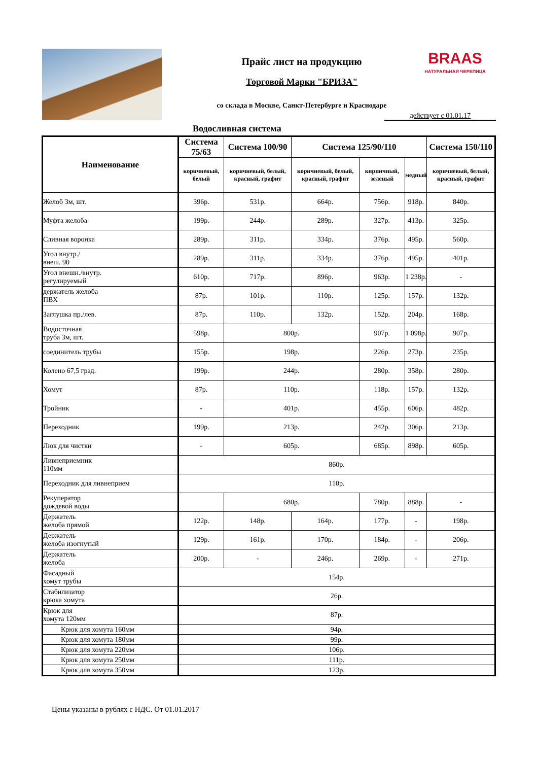Прайс лист на продукцию
Торговой Марки "БРИЗА"
BRAAS
НАТУРАЛЬНАЯ ЧЕРЕПИЦА
со склада в Москве, Санкт-Петербурге и Краснодаре
действует с 01.01.17
Водосливная система
| Наименование | Система 75/63 | Система 100/90 | Система 125/90/110 | | | Система 150/110 |
| --- | --- | --- | --- | --- | --- | --- |
| | коричневый, белый | коричневый, белый, красный, графит | коричневый, белый, красный, графит | кирпичный, зеленый | медный | коричневый, белый, красный, графит |
| Желоб 3м, шт. | 396р. | 531р. | 664р. | 756р. | 918р. | 840р. |
| Муфта желоба | 199р. | 244р. | 289р. | 327р. | 413р. | 325р. |
| Сливная воронка | 289р. | 311р. | 334р. | 376р. | 495р. | 560р. |
| Угол внутр./ внеш. 90 | 289р. | 311р. | 334р. | 376р. | 495р. | 401р. |
| Угол внешн./внутр. регулируемый | 610р. | 717р. | 896р. | 963р. | 1 238р. | - |
| держатель желоба ПВХ | 87р. | 101р. | 110р. | 125р. | 157р. | 132р. |
| Заглушка пр./лев. | 87р. | 110р. | 132р. | 152р. | 204р. | 168р. |
| Водосточная труба 3м, шт. | 598р. | 800р. | | 907р. | 1 098р. | 907р. |
| соединитель трубы | 155р. | 198р. | | 226р. | 273р. | 235р. |
| Колено 67,5 град. | 199р. | 244р. | | 280р. | 358р. | 280р. |
| Хомут | 87р. | 110р. | | 118р. | 157р. | 132р. |
| Тройник | - | 401р. | | 455р. | 606р. | 482р. |
| Переходник | 199р. | 213р. | | 242р. | 306р. | 213р. |
| Люк для чистки | - | 605р. | | 685р. | 898р. | 605р. |
| Ливнеприемник 110мм | 860р. | | | | | |
| Переходник для ливнеприем | 110р. | | | | | |
| Рекуператор дождевой воды | | 680р. | | 780р. | 888р. | - |
| Держатель желоба прямой | 122р. | 148р. | 164р. | 177р. | - | 198р. |
| Держатель желоба изогнутый | 129р. | 161р. | 170р. | 184р. | - | 206р. |
| Держатель желоба | 200р. | - | 246р. | 269р. | - | 271р. |
| Фасадный хомут трубы | 154р. | | | | | |
| Стабилизатор крюка хомута | 26р. | | | | | |
| Крюк для хомута 120мм | 87р. | | | | | |
| Крюк для хомута 160мм | 94р. | | | | | |
| Крюк для хомута 180мм | 99р. | | | | | |
| Крюк для хомута 220мм | 106р. | | | | | |
| Крюк для хомута 250мм | 111р. | | | | | |
| Крюк для хомута 350мм | 123р. | | | | | |
Цены указаны в рублях с НДС. От 01.01.2017